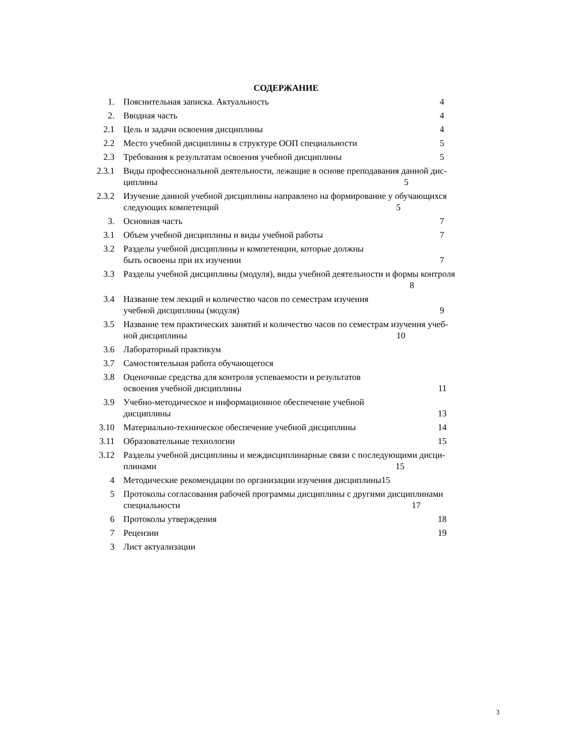СОДЕРЖАНИЕ
1. Пояснительная записка. Актуальность 4
2. Вводная часть 4
2.1 Цель и задачи освоения дисциплины 4
2.2 Место учебной дисциплины в структуре ООП специальности 5
2.3 Требования к результатам освоения учебной дисциплины 5
2.3.1
Виды профессиональной деятельности, лежащие в основе преподавания данной дис-
циплины 5
2.3.2
Изучение данной учебной дисциплины направлено на формирование у обучающихся
следующих компетенций 5
3. Основная часть 7
3.1 Объем учебной дисциплины и виды учебной работы 7
3.2 Разделы учебной дисциплины и компетенции, которые должны
быть освоены при их изучении 7
3.3 Разделы учебной дисциплины (модуля), виды учебной деятельности и формы контроля
8
3.4 Название тем лекций и количество часов по семестрам изучения
учебной дисциплины (модуля) 9
3.5 Название тем практических занятий и количество часов по семестрам изучения учеб-
ной дисциплины 10
3.6 Лабораторный практикум
3.7 Самостоятельная работа обучающегося
3.8 Оценочные средства для контроля успеваемости и результатов
освоения учебной дисциплины 11
3.9 Учебно-методическое и информационное обеспечение учебной
дисциплины 13
3.10 Материально-техническое обеспечение учебной дисциплины 14
3.11 Образовательные технологии 15
3.12 Разделы учебной дисциплины и междисциплинарные связи с последующими дисци-
плинами 15
4 Методические рекомендации по организации изучения дисциплины15
5 Протоколы согласования рабочей программы дисциплины с другими дисциплинами
специальности 17
6 Протоколы утверждения 18
7 Рецензии 19
3 Лист актуализации
3